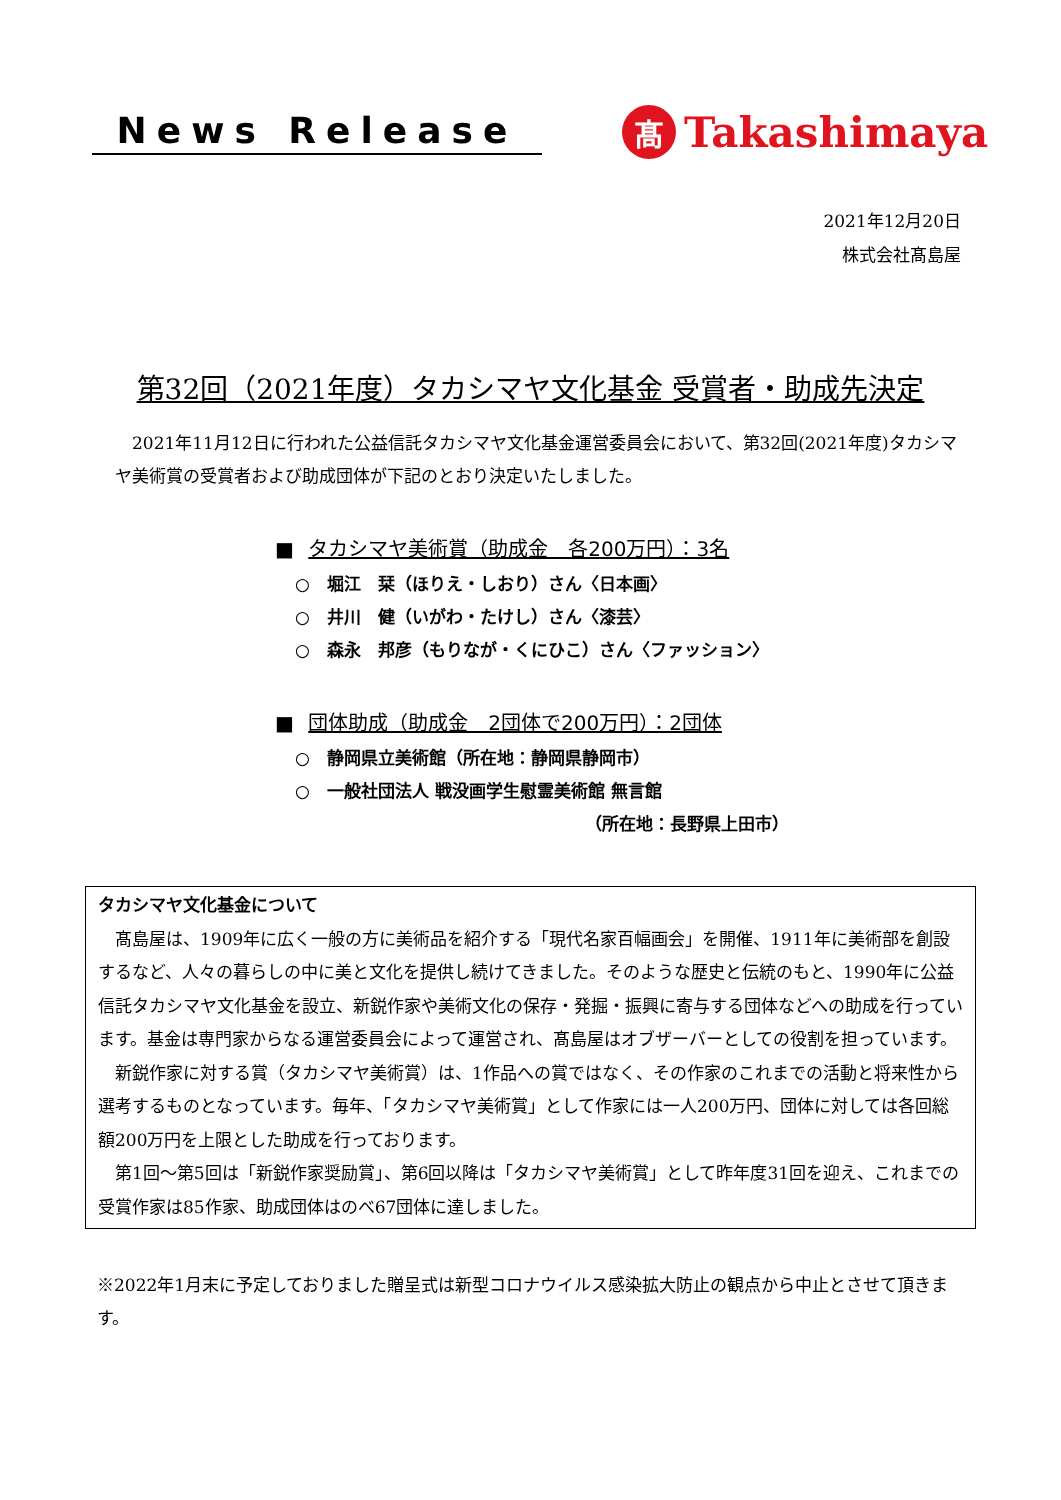News Release
髙
Takashimaya
2021年12月20日
株式会社髙島屋
第32回（2021年度）タカシマヤ文化基金 受賞者・助成先決定
2021年11月12日に行われた公益信託タカシマヤ文化基金運営委員会において、第32回(2021年度)タカシマヤ美術賞の受賞者および助成団体が下記のとおり決定いたしました。
■ タカシマヤ美術賞（助成金　各200万円）：3名
○　堀江　栞（ほりえ・しおり）さん〈日本画〉
○　井川　健（いがわ・たけし）さん〈漆芸〉
○　森永　邦彦（もりなが・くにひこ）さん〈ファッション〉
■ 団体助成（助成金　2団体で200万円）：2団体
○　静岡県立美術館（所在地：静岡県静岡市）
○　一般社団法人 戦没画学生慰霊美術館 無言館
（所在地：長野県上田市）
タカシマヤ文化基金について
髙島屋は、1909年に広く一般の方に美術品を紹介する「現代名家百幅画会」を開催、1911年に美術部を創設するなど、人々の暮らしの中に美と文化を提供し続けてきました。そのような歴史と伝統のもと、1990年に公益信託タカシマヤ文化基金を設立、新鋭作家や美術文化の保存・発掘・振興に寄与する団体などへの助成を行っています。基金は専門家からなる運営委員会によって運営され、髙島屋はオブザーバーとしての役割を担っています。
新鋭作家に対する賞（タカシマヤ美術賞）は、1作品への賞ではなく、その作家のこれまでの活動と将来性から選考するものとなっています。毎年、「タカシマヤ美術賞」として作家には一人200万円、団体に対しては各回総額200万円を上限とした助成を行っております。
第1回～第5回は「新鋭作家奨励賞」、第6回以降は「タカシマヤ美術賞」として昨年度31回を迎え、これまでの受賞作家は85作家、助成団体はのべ67団体に達しました。
※2022年1月末に予定しておりました贈呈式は新型コロナウイルス感染拡大防止の観点から中止とさせて頂きます。